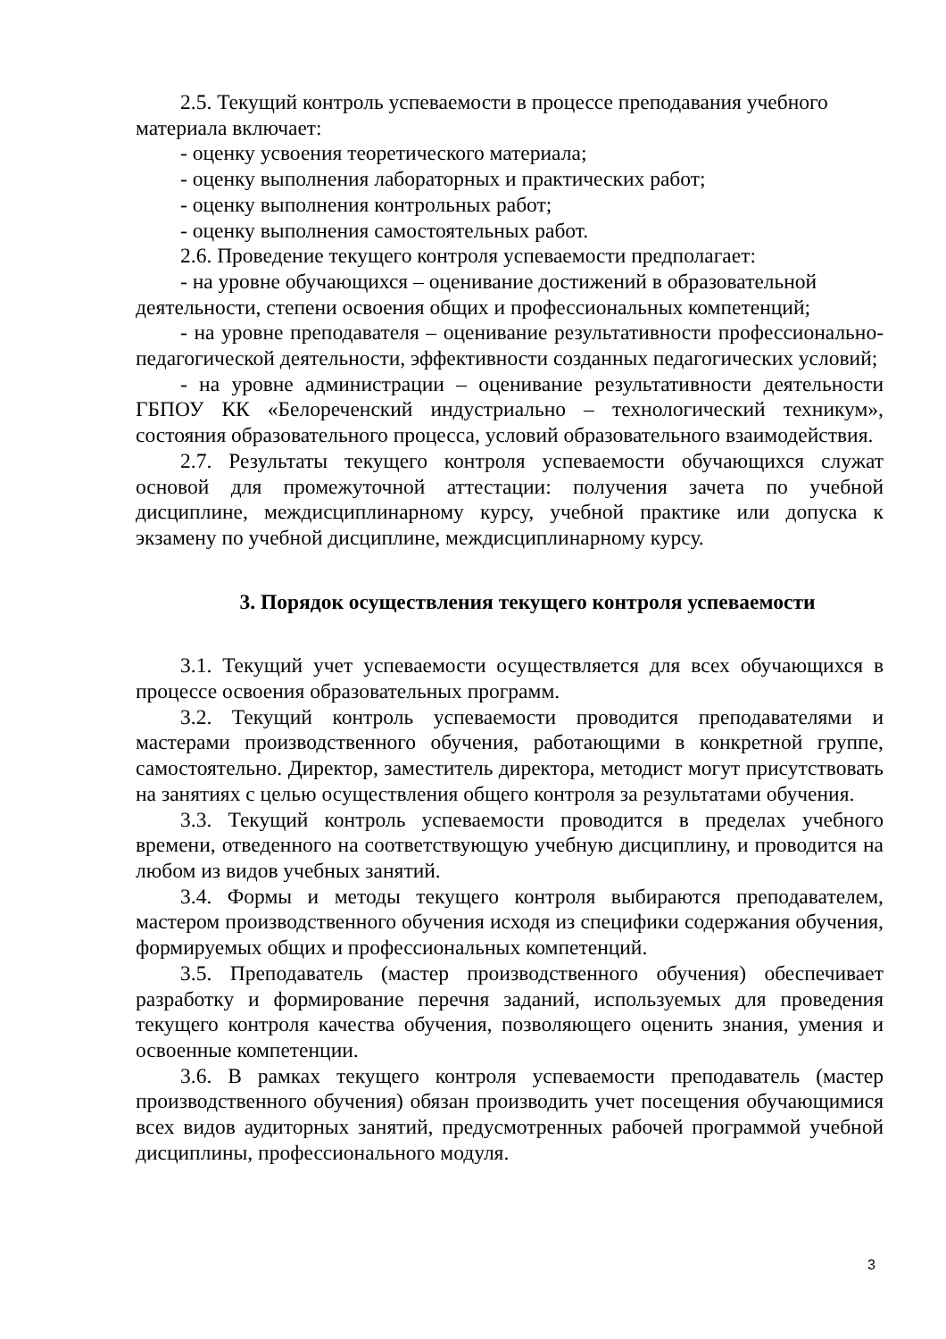2.5. Текущий контроль успеваемости в процессе преподавания учебного материала включает:
- оценку усвоения теоретического материала;
- оценку выполнения лабораторных и практических работ;
- оценку выполнения контрольных работ;
- оценку выполнения самостоятельных работ.
2.6. Проведение текущего контроля успеваемости предполагает:
- на уровне обучающихся – оценивание достижений в образовательной деятельности, степени освоения общих и профессиональных компетенций;
- на уровне преподавателя – оценивание результативности профессионально-педагогической деятельности, эффективности созданных педагогических условий;
- на уровне администрации – оценивание результативности деятельности ГБПОУ КК «Белореченский индустриально – технологический техникум», состояния образовательного процесса, условий образовательного взаимодействия.
2.7. Результаты текущего контроля успеваемости обучающихся служат основой для промежуточной аттестации: получения зачета по учебной дисциплине, междисциплинарному курсу, учебной практике или допуска к экзамену по учебной дисциплине, междисциплинарному курсу.
3. Порядок осуществления текущего контроля успеваемости
3.1. Текущий учет успеваемости осуществляется для всех обучающихся в процессе освоения образовательных программ.
3.2. Текущий контроль успеваемости проводится преподавателями и мастерами производственного обучения, работающими в конкретной группе, самостоятельно. Директор, заместитель директора, методист могут присутствовать на занятиях с целью осуществления общего контроля за результатами обучения.
3.3. Текущий контроль успеваемости проводится в пределах учебного времени, отведенного на соответствующую учебную дисциплину, и проводится на любом из видов учебных занятий.
3.4. Формы и методы текущего контроля выбираются преподавателем, мастером производственного обучения исходя из специфики содержания обучения, формируемых общих и профессиональных компетенций.
3.5. Преподаватель (мастер производственного обучения) обеспечивает разработку и формирование перечня заданий, используемых для проведения текущего контроля качества обучения, позволяющего оценить знания, умения и освоенные компетенции.
3.6. В рамках текущего контроля успеваемости преподаватель (мастер производственного обучения) обязан производить учет посещения обучающимися всех видов аудиторных занятий, предусмотренных рабочей программой учебной дисциплины, профессионального модуля.
3